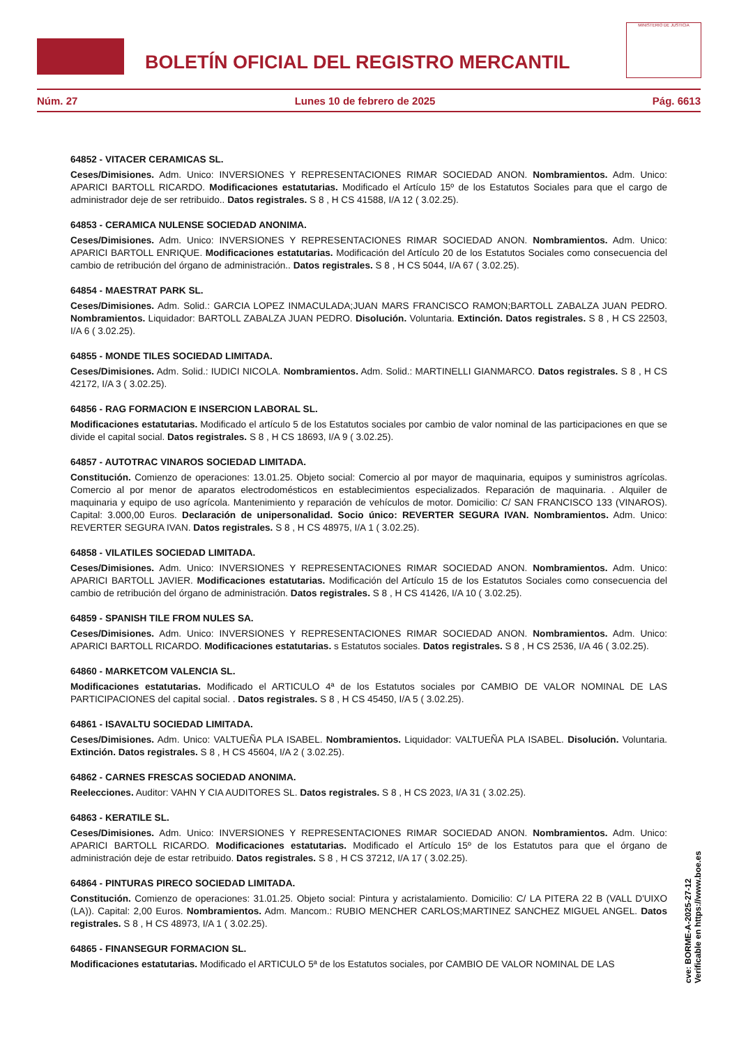BOLETÍN OFICIAL DEL REGISTRO MERCANTIL
MINISTERIO DE JUSTICIA
Núm. 27 Lunes 10 de febrero de 2025 Pág. 6613
64852 - VITACER CERAMICAS SL.
Ceses/Dimisiones. Adm. Unico: INVERSIONES Y REPRESENTACIONES RIMAR SOCIEDAD ANON. Nombramientos. Adm. Unico: APARICI BARTOLL RICARDO. Modificaciones estatutarias. Modificado el Artículo 15º de los Estatutos Sociales para que el cargo de administrador deje de ser retribuido.. Datos registrales. S 8 , H CS 41588, I/A 12 ( 3.02.25).
64853 - CERAMICA NULENSE SOCIEDAD ANONIMA.
Ceses/Dimisiones. Adm. Unico: INVERSIONES Y REPRESENTACIONES RIMAR SOCIEDAD ANON. Nombramientos. Adm. Unico: APARICI BARTOLL ENRIQUE. Modificaciones estatutarias. Modificación del Artículo 20 de los Estatutos Sociales como consecuencia del cambio de retribución del órgano de administración.. Datos registrales. S 8 , H CS 5044, I/A 67 ( 3.02.25).
64854 - MAESTRAT PARK SL.
Ceses/Dimisiones. Adm. Solid.: GARCIA LOPEZ INMACULADA;JUAN MARS FRANCISCO RAMON;BARTOLL ZABALZA JUAN PEDRO. Nombramientos. Liquidador: BARTOLL ZABALZA JUAN PEDRO. Disolución. Voluntaria. Extinción. Datos registrales. S 8 , H CS 22503, I/A 6 ( 3.02.25).
64855 - MONDE TILES SOCIEDAD LIMITADA.
Ceses/Dimisiones. Adm. Solid.: IUDICI NICOLA. Nombramientos. Adm. Solid.: MARTINELLI GIANMARCO. Datos registrales. S 8 , H CS 42172, I/A 3 ( 3.02.25).
64856 - RAG FORMACION E INSERCION LABORAL SL.
Modificaciones estatutarias. Modificado el artículo 5 de los Estatutos sociales por cambio de valor nominal de las participaciones en que se divide el capital social. Datos registrales. S 8 , H CS 18693, I/A 9 ( 3.02.25).
64857 - AUTOTRAC VINAROS SOCIEDAD LIMITADA.
Constitución. Comienzo de operaciones: 13.01.25. Objeto social: Comercio al por mayor de maquinaria, equipos y suministros agrícolas. Comercio al por menor de aparatos electrodomésticos en establecimientos especializados. Reparación de maquinaria. . Alquiler de maquinaria y equipo de uso agrícola. Mantenimiento y reparación de vehículos de motor. Domicilio: C/ SAN FRANCISCO 133 (VINAROS). Capital: 3.000,00 Euros. Declaración de unipersonalidad. Socio único: REVERTER SEGURA IVAN. Nombramientos. Adm. Unico: REVERTER SEGURA IVAN. Datos registrales. S 8 , H CS 48975, I/A 1 ( 3.02.25).
64858 - VILATILES SOCIEDAD LIMITADA.
Ceses/Dimisiones. Adm. Unico: INVERSIONES Y REPRESENTACIONES RIMAR SOCIEDAD ANON. Nombramientos. Adm. Unico: APARICI BARTOLL JAVIER. Modificaciones estatutarias. Modificación del Artículo 15 de los Estatutos Sociales como consecuencia del cambio de retribución del órgano de administración. Datos registrales. S 8 , H CS 41426, I/A 10 ( 3.02.25).
64859 - SPANISH TILE FROM NULES SA.
Ceses/Dimisiones. Adm. Unico: INVERSIONES Y REPRESENTACIONES RIMAR SOCIEDAD ANON. Nombramientos. Adm. Unico: APARICI BARTOLL RICARDO. Modificaciones estatutarias. s Estatutos sociales. Datos registrales. S 8 , H CS 2536, I/A 46 ( 3.02.25).
64860 - MARKETCOM VALENCIA SL.
Modificaciones estatutarias. Modificado el ARTICULO 4ª de los Estatutos sociales por CAMBIO DE VALOR NOMINAL DE LAS PARTICIPACIONES del capital social. . Datos registrales. S 8 , H CS 45450, I/A 5 ( 3.02.25).
64861 - ISAVALTU SOCIEDAD LIMITADA.
Ceses/Dimisiones. Adm. Unico: VALTUEÑA PLA ISABEL. Nombramientos. Liquidador: VALTUEÑA PLA ISABEL. Disolución. Voluntaria. Extinción. Datos registrales. S 8 , H CS 45604, I/A 2 ( 3.02.25).
64862 - CARNES FRESCAS SOCIEDAD ANONIMA.
Reelecciones. Auditor: VAHN Y CIA AUDITORES SL. Datos registrales. S 8 , H CS 2023, I/A 31 ( 3.02.25).
64863 - KERATILE SL.
Ceses/Dimisiones. Adm. Unico: INVERSIONES Y REPRESENTACIONES RIMAR SOCIEDAD ANON. Nombramientos. Adm. Unico: APARICI BARTOLL RICARDO. Modificaciones estatutarias. Modificado el Artículo 15º de los Estatutos para que el órgano de administración deje de estar retribuido. Datos registrales. S 8 , H CS 37212, I/A 17 ( 3.02.25).
64864 - PINTURAS PIRECO SOCIEDAD LIMITADA.
Constitución. Comienzo de operaciones: 31.01.25. Objeto social: Pintura y acristalamiento. Domicilio: C/ LA PITERA 22 B (VALL D'UIXO (LA)). Capital: 2,00 Euros. Nombramientos. Adm. Mancom.: RUBIO MENCHER CARLOS;MARTINEZ SANCHEZ MIGUEL ANGEL. Datos registrales. S 8 , H CS 48973, I/A 1 ( 3.02.25).
64865 - FINANSEGUR FORMACION SL.
Modificaciones estatutarias. Modificado el ARTICULO 5ª de los Estatutos sociales, por CAMBIO DE VALOR NOMINAL DE LAS
cve: BORME-A-2025-27-12
Verificable en https://www.boe.es